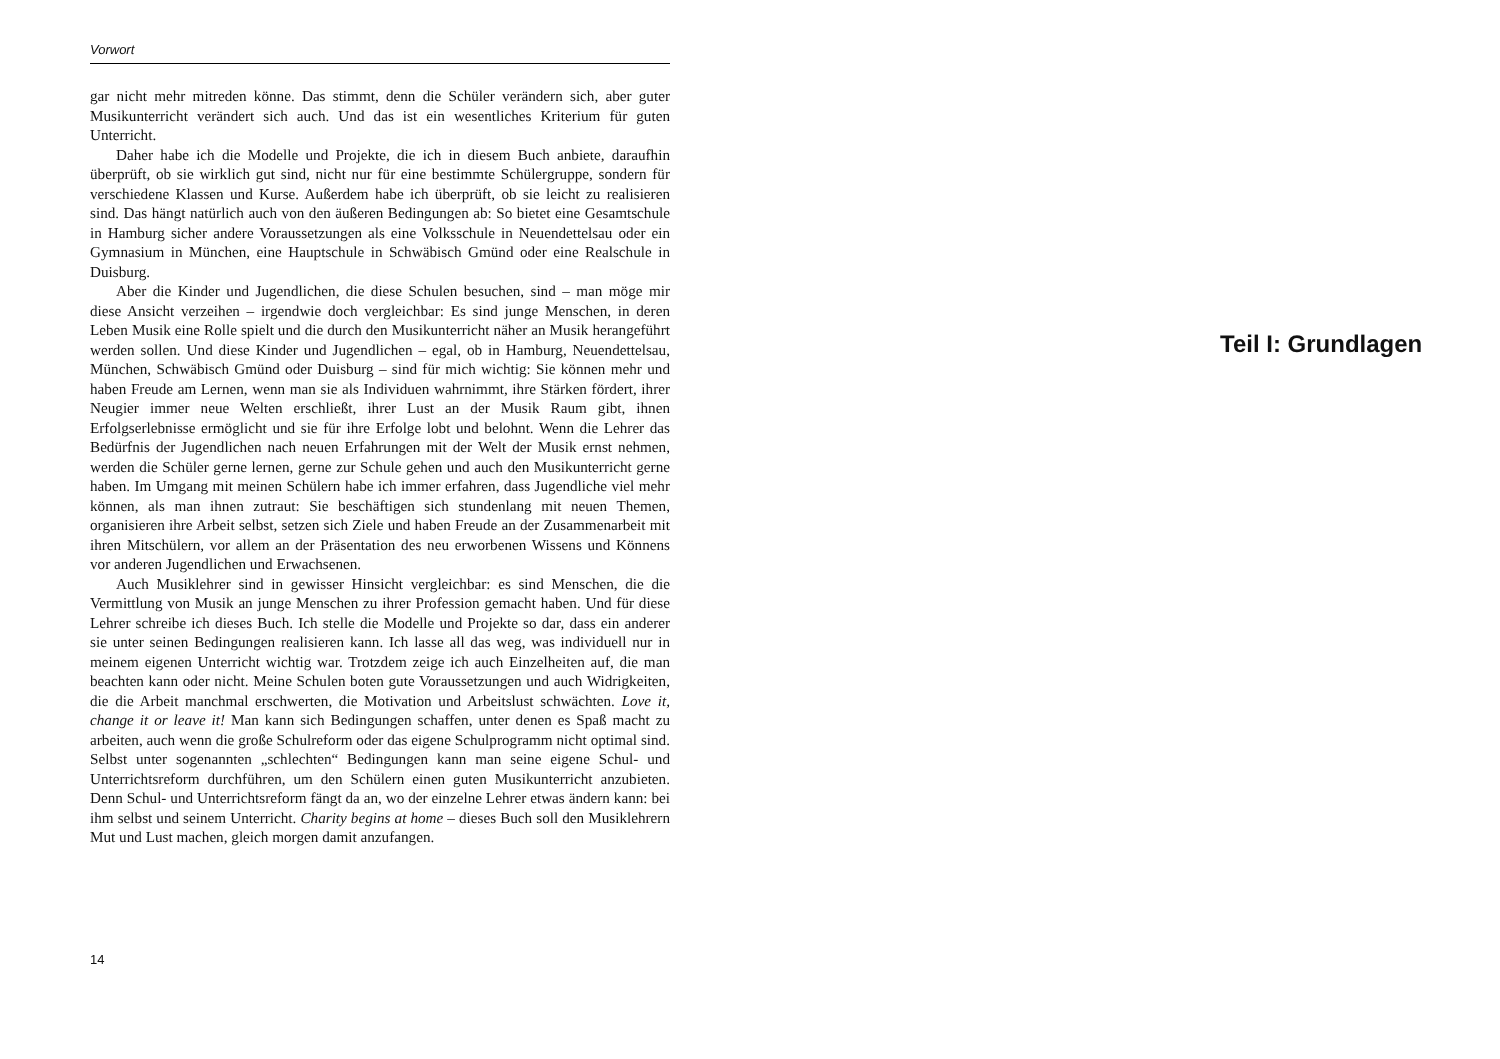Vorwort
gar nicht mehr mitreden könne. Das stimmt, denn die Schüler verändern sich, aber guter Musikunterricht verändert sich auch. Und das ist ein wesentliches Kriterium für guten Unterricht.
Daher habe ich die Modelle und Projekte, die ich in diesem Buch anbiete, daraufhin überprüft, ob sie wirklich gut sind, nicht nur für eine bestimmte Schülergruppe, sondern für verschiedene Klassen und Kurse. Außerdem habe ich überprüft, ob sie leicht zu realisieren sind. Das hängt natürlich auch von den äußeren Bedingungen ab: So bietet eine Gesamtschule in Hamburg sicher andere Voraussetzungen als eine Volksschule in Neuendettelsau oder ein Gymnasium in München, eine Hauptschule in Schwäbisch Gmünd oder eine Realschule in Duisburg.
Aber die Kinder und Jugendlichen, die diese Schulen besuchen, sind – man möge mir diese Ansicht verzeihen – irgendwie doch vergleichbar: Es sind junge Menschen, in deren Leben Musik eine Rolle spielt und die durch den Musikunterricht näher an Musik herangeführt werden sollen. Und diese Kinder und Jugendlichen – egal, ob in Hamburg, Neuendettelsau, München, Schwäbisch Gmünd oder Duisburg – sind für mich wichtig: Sie können mehr und haben Freude am Lernen, wenn man sie als Individuen wahrnimmt, ihre Stärken fördert, ihrer Neugier immer neue Welten erschließt, ihrer Lust an der Musik Raum gibt, ihnen Erfolgserlebnisse ermöglicht und sie für ihre Erfolge lobt und belohnt. Wenn die Lehrer das Bedürfnis der Jugendlichen nach neuen Erfahrungen mit der Welt der Musik ernst nehmen, werden die Schüler gerne lernen, gerne zur Schule gehen und auch den Musikunterricht gerne haben. Im Umgang mit meinen Schülern habe ich immer erfahren, dass Jugendliche viel mehr können, als man ihnen zutraut: Sie beschäftigen sich stundenlang mit neuen Themen, organisieren ihre Arbeit selbst, setzen sich Ziele und haben Freude an der Zusammenarbeit mit ihren Mitschülern, vor allem an der Präsentation des neu erworbenen Wissens und Könnens vor anderen Jugendlichen und Erwachsenen.
Auch Musiklehrer sind in gewisser Hinsicht vergleichbar: es sind Menschen, die die Vermittlung von Musik an junge Menschen zu ihrer Profession gemacht haben. Und für diese Lehrer schreibe ich dieses Buch. Ich stelle die Modelle und Projekte so dar, dass ein anderer sie unter seinen Bedingungen realisieren kann. Ich lasse all das weg, was individuell nur in meinem eigenen Unterricht wichtig war. Trotzdem zeige ich auch Einzelheiten auf, die man beachten kann oder nicht. Meine Schulen boten gute Voraussetzungen und auch Widrigkeiten, die die Arbeit manchmal erschwerten, die Motivation und Arbeitslust schwächten. Love it, change it or leave it! Man kann sich Bedingungen schaffen, unter denen es Spaß macht zu arbeiten, auch wenn die große Schulreform oder das eigene Schulprogramm nicht optimal sind. Selbst unter sogenannten „schlechten“ Bedingungen kann man seine eigene Schul- und Unterrichtsreform durchführen, um den Schülern einen guten Musikunterricht anzubieten. Denn Schul- und Unterrichtsreform fängt da an, wo der einzelne Lehrer etwas ändern kann: bei ihm selbst und seinem Unterricht. Charity begins at home – dieses Buch soll den Musiklehrern Mut und Lust machen, gleich morgen damit anzufangen.
14
Teil I: Grundlagen